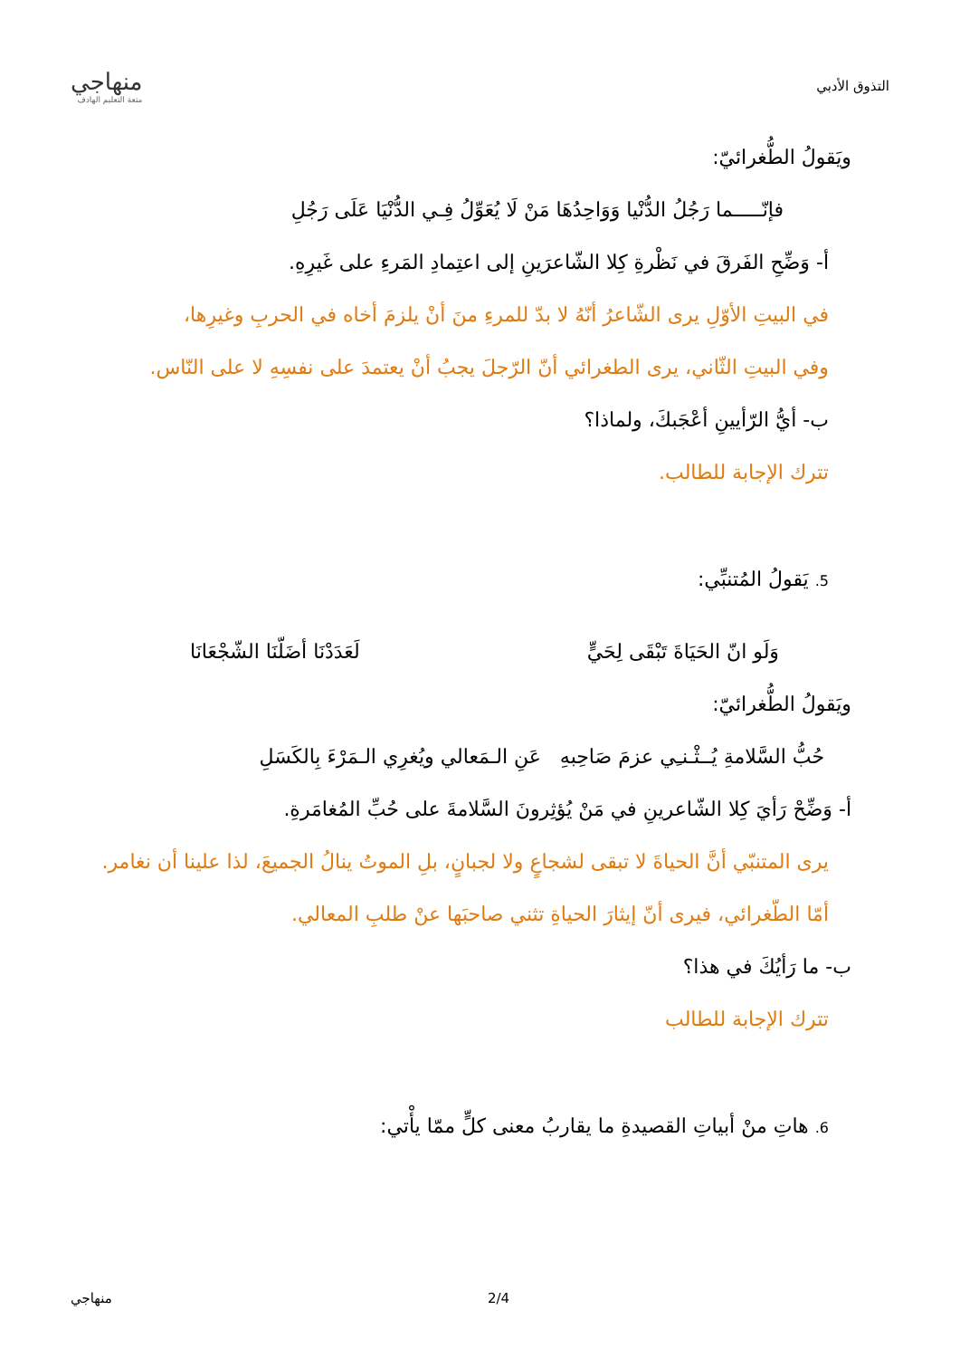التذوق الأدبي
منهاجي
متعة التعليم الهادف
ويَقولُ الطُّغرائيّ:
فإنّـــــما رَجُلُ الدُّنْيا وَوَاحِدُهَا مَنْ لَا يُعَوِّلُ فِـي الدُّنْيَا عَلَى رَجُلِ
أ- وَضِّحِ الفَرقَ في نَظْرةِ كِلا الشّاعرَينِ إلى اعتِمادِ المَرءِ على غَيرِهِ.
في البيتِ الأوّلِ يرى الشّاعرُ أنّهُ لا بدّ للمرءِ منَ أنْ يلزمَ أخاه في الحربِ وغيرِها،
وفي البيتِ الثّاني، يرى الطغرائي أنّ الرّجلَ يجبُ أنْ يعتمدَ على نفسِهِ لا على النّاس.
ب- أيُّ الرّأيينِ أعْجَبكَ، ولماذا؟
تترك الإجابة للطالب.
5. يَقولُ المُتنبِّي:
وَلَو انّ الحَيَاةَ تَبْقَى لِحَيٍّ
لَعَدَدْنَا أضَلّنَا الشّجْعَانَا
ويَقولُ الطُّغرائيّ:
حُبُّ السَّلامةِ يُــثْـنـِي عزمَ صَاحِبهِ عَنِ الـمَعالي ويُغرِي الـمَرْءَ بِالكَسَلِ
أ- وَضِّحْ رَأيَ كِلا الشّاعرينِ في مَنْ يُؤثِرونَ السَّلامةَ على حُبِّ المُغامَرةِ.
يرى المتنبّي أنَّ الحياةَ لا تبقى لشجاعٍ ولا لجبانٍ، بلِ الموتُ ينالُ الجميعَ، لذا علينا أن نغامر.
أمّا الطّغرائي، فيرى أنّ إيثارَ الحياةِ تثني صاحبَها عنْ طلبِ المعالي.
ب- ما رَأيُكَ في هذا؟
تترك الإجابة للطالب
6. هاتِ منْ أبياتِ القصيدةِ ما يقاربُ معنى كلٍّ ممّا يأْتي:
. 2/4 منهاجي